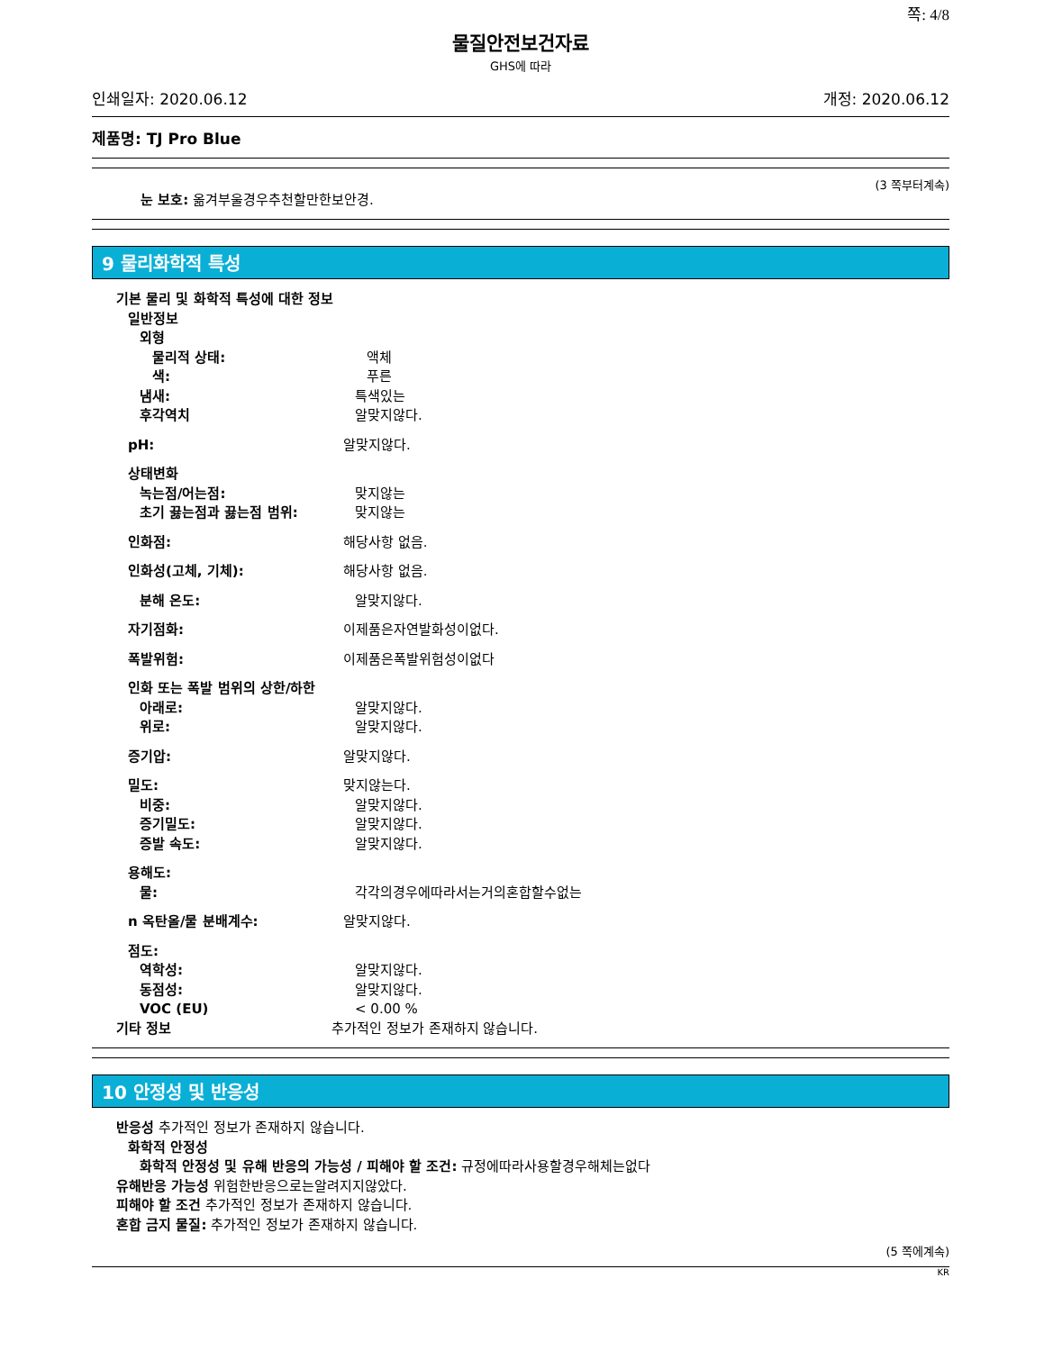쪽: 4/8
물질안전보건자료
GHS에 따라
인쇄일자: 2020.06.12 개정: 2020.06.12
제품명: TJ Pro Blue
(3 쪽부터계속)
눈 보호: 옮겨부울경우추천할만한보안경.
9 물리화학적 특성
기본 물리 및 화학적 특성에 대한 정보
일반정보
외형
물리적 상태: 액체
색: 푸른
냄새: 특색있는
후각역치 알맞지않다.
pH: 알맞지않다.
상태변화
녹는점/어는점: 맞지않는
초기 끓는점과 끓는점 범위: 맞지않는
인화점: 해당사항 없음.
인화성(고체, 기체): 해당사항 없음.
분해 온도: 알맞지않다.
자기점화: 이제품은자연발화성이없다.
폭발위험: 이제품은폭발위험성이없다
인화 또는 폭발 범위의 상한/하한
아래로: 알맞지않다.
위로: 알맞지않다.
증기압: 알맞지않다.
밀도: 맞지않는다.
비중: 알맞지않다.
증기밀도: 알맞지않다.
증발 속도: 알맞지않다.
용해도:
물: 각각의경우에따라서는거의혼합할수없는
n 옥탄올/물 분배계수: 알맞지않다.
점도:
역학성: 알맞지않다.
동점성: 알맞지않다.
VOC (EU) < 0.00 %
기타 정보 추가적인 정보가 존재하지 않습니다.
10 안정성 및 반응성
반응성 추가적인 정보가 존재하지 않습니다.
화학적 안정성
화학적 안정성 및 유해 반응의 가능성 / 피해야 할 조건: 규정에따라사용할경우해체는없다
유해반응 가능성 위험한반응으로는알려지지않았다.
피해야 할 조건 추가적인 정보가 존재하지 않습니다.
혼합 금지 물질: 추가적인 정보가 존재하지 않습니다.
(5 쪽에계속)
KR